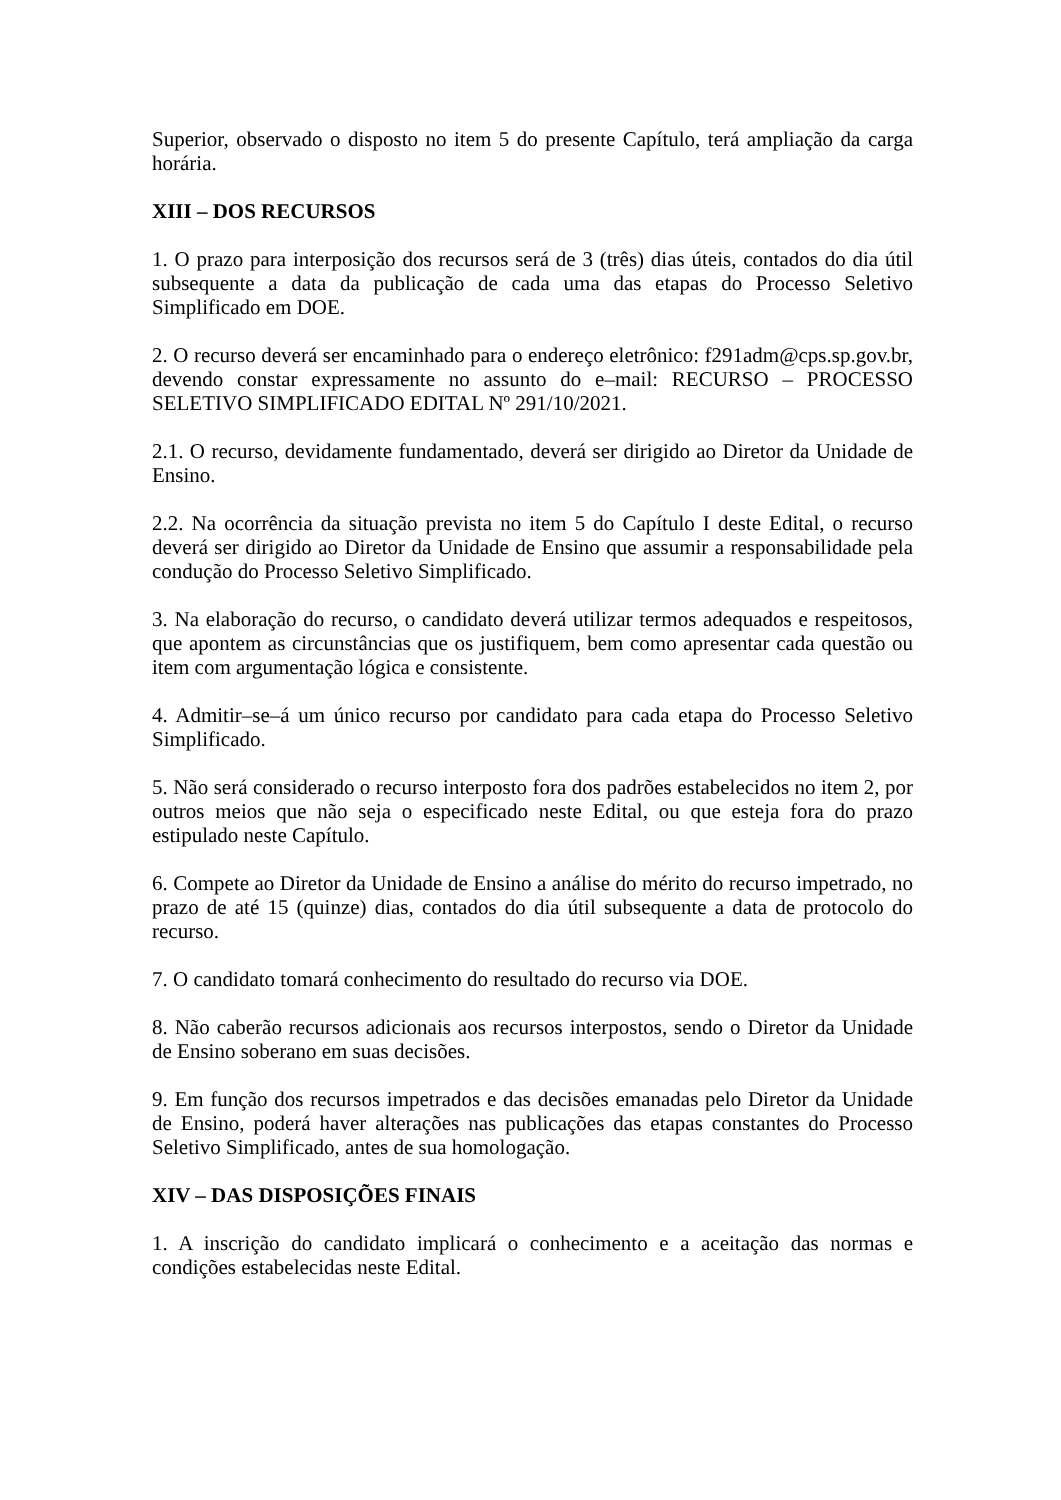Superior, observado o disposto no item 5 do presente Capítulo, terá ampliação da carga horária.
XIII – DOS RECURSOS
1. O prazo para interposição dos recursos será de 3 (três) dias úteis, contados do dia útil subsequente a data da publicação de cada uma das etapas do Processo Seletivo Simplificado em DOE.
2. O recurso deverá ser encaminhado para o endereço eletrônico: f291adm@cps.sp.gov.br, devendo constar expressamente no assunto do e–mail: RECURSO – PROCESSO SELETIVO SIMPLIFICADO EDITAL Nº 291/10/2021.
2.1. O recurso, devidamente fundamentado, deverá ser dirigido ao Diretor da Unidade de Ensino.
2.2. Na ocorrência da situação prevista no item 5 do Capítulo I deste Edital, o recurso deverá ser dirigido ao Diretor da Unidade de Ensino que assumir a responsabilidade pela condução do Processo Seletivo Simplificado.
3. Na elaboração do recurso, o candidato deverá utilizar termos adequados e respeitosos, que apontem as circunstâncias que os justifiquem, bem como apresentar cada questão ou item com argumentação lógica e consistente.
4. Admitir–se–á um único recurso por candidato para cada etapa do Processo Seletivo Simplificado.
5. Não será considerado o recurso interposto fora dos padrões estabelecidos no item 2, por outros meios que não seja o especificado neste Edital, ou que esteja fora do prazo estipulado neste Capítulo.
6. Compete ao Diretor da Unidade de Ensino a análise do mérito do recurso impetrado, no prazo de até 15 (quinze) dias, contados do dia útil subsequente a data de protocolo do recurso.
7. O candidato tomará conhecimento do resultado do recurso via DOE.
8. Não caberão recursos adicionais aos recursos interpostos, sendo o Diretor da Unidade de Ensino soberano em suas decisões.
9. Em função dos recursos impetrados e das decisões emanadas pelo Diretor da Unidade de Ensino, poderá haver alterações nas publicações das etapas constantes do Processo Seletivo Simplificado, antes de sua homologação.
XIV – DAS DISPOSIÇÕES FINAIS
1. A inscrição do candidato implicará o conhecimento e a aceitação das normas e condições estabelecidas neste Edital.